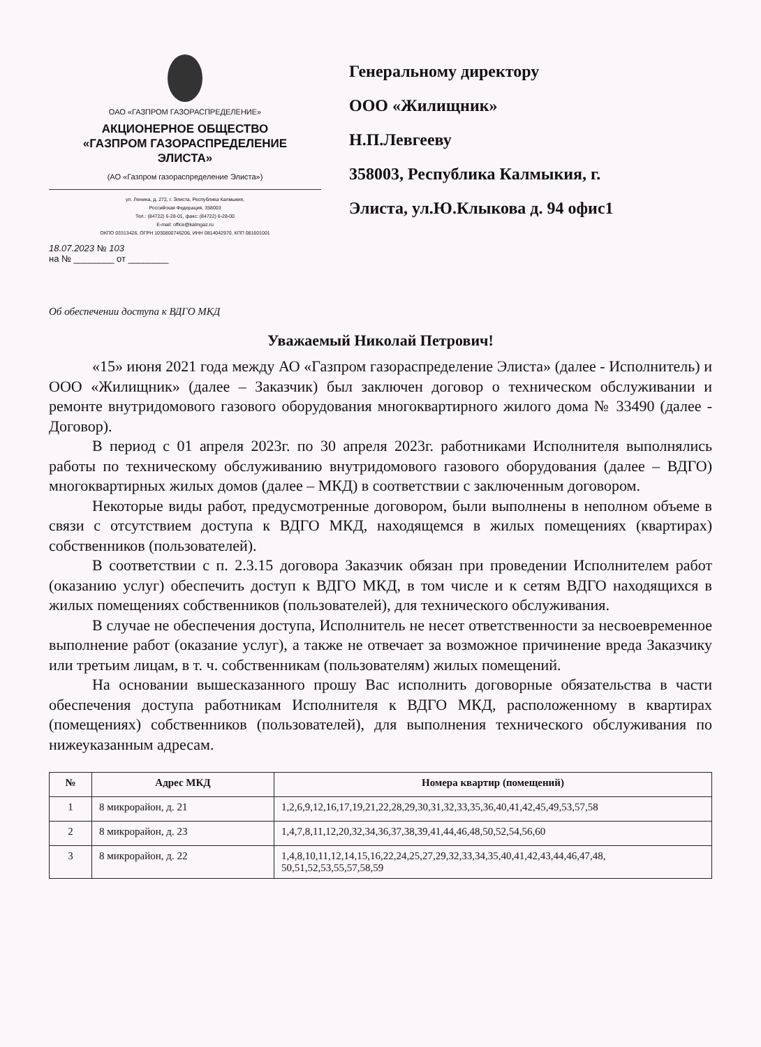ОАО «ГАЗПРОМ ГАЗОРАСПРЕДЕЛЕНИЕ»
АКЦИОНЕРНОЕ ОБЩЕСТВО
«ГАЗПРОМ ГАЗОРАСПРЕДЕЛЕНИЕ
ЭЛИСТА»
(АО «Газпром газораспределение Элиста»)
ул. Ленина, д. 272, г. Элиста, Республика Калмыкия,
Российская Федерация, 358003
Тел.: (84722) 6-28-01, факс: (84722) 6-28-00
E-mail: office@kalmgaz.ru
ОКПО 03313426, ОГРН 1030800746206, ИНН 0814042970, КПП 081601001
18.07.2023 № 103
на № ________ от ________
Генеральному директору
ООО «Жилищник»
Н.П.Левгееву
358003, Республика Калмыкия, г.
Элиста, ул.Ю.Клыкова д. 94 офис1
Об обеспечении доступа к ВДГО МКД
Уважаемый Николай Петрович!
«15» июня 2021 года между АО «Газпром газораспределение Элиста» (далее - Исполнитель) и ООО «Жилищник» (далее – Заказчик) был заключен договор о техническом обслуживании и ремонте внутридомового газового оборудования многоквартирного жилого дома № 33490 (далее - Договор).
В период с 01 апреля 2023г. по 30 апреля 2023г. работниками Исполнителя выполнялись работы по техническому обслуживанию внутридомового газового оборудования (далее – ВДГО) многоквартирных жилых домов (далее – МКД) в соответствии с заключенным договором.
Некоторые виды работ, предусмотренные договором, были выполнены в неполном объеме в связи с отсутствием доступа к ВДГО МКД, находящемся в жилых помещениях (квартирах) собственников (пользователей).
В соответствии с п. 2.3.15 договора Заказчик обязан при проведении Исполнителем работ (оказанию услуг) обеспечить доступ к ВДГО МКД, в том числе и к сетям ВДГО находящихся в жилых помещениях собственников (пользователей), для технического обслуживания.
В случае не обеспечения доступа, Исполнитель не несет ответственности за несвоевременное выполнение работ (оказание услуг), а также не отвечает за возможное причинение вреда Заказчику или третьим лицам, в т. ч. собственникам (пользователям) жилых помещений.
На основании вышесказанного прошу Вас исполнить договорные обязательства в части обеспечения доступа работникам Исполнителя к ВДГО МКД, расположенному в квартирах (помещениях) собственников (пользователей), для выполнения технического обслуживания по нижеуказанным адресам.
| № | Адрес МКД | Номера квартир (помещений) |
| --- | --- | --- |
| 1 | 8 микрорайон, д. 21 | 1,2,6,9,12,16,17,19,21,22,28,29,30,31,32,33,35,36,40,41,42,45,49,53,57,58 |
| 2 | 8 микрорайон, д. 23 | 1,4,7,8,11,12,20,32,34,36,37,38,39,41,44,46,48,50,52,54,56,60 |
| 3 | 8 микрорайон, д. 22 | 1,4,8,10,11,12,14,15,16,22,24,25,27,29,32,33,34,35,40,41,42,43,44,46,47,48, 50,51,52,53,55,57,58,59 |